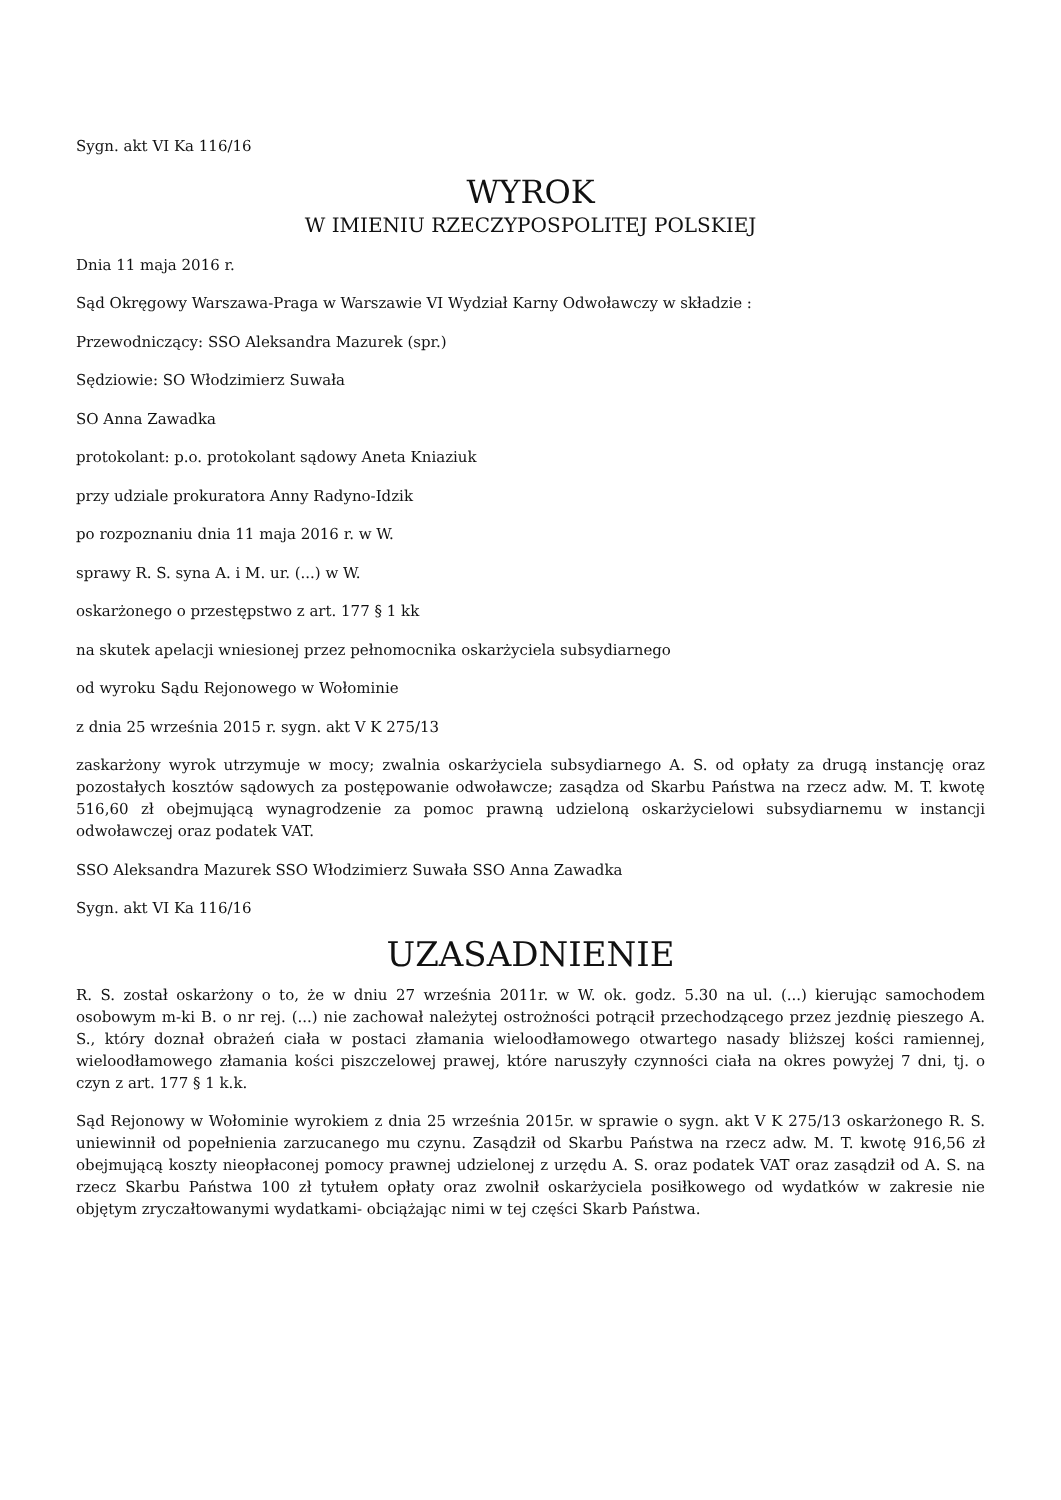Sygn. akt VI Ka 116/16
WYROK
W IMIENIU RZECZYPOSPOLITEJ POLSKIEJ
Dnia 11 maja 2016 r.
Sąd Okręgowy Warszawa-Praga w Warszawie VI Wydział Karny Odwoławczy w składzie :
Przewodniczący: SSO Aleksandra Mazurek (spr.)
Sędziowie: SO Włodzimierz Suwała
SO Anna Zawadka
protokolant: p.o. protokolant sądowy Aneta Kniaziuk
przy udziale prokuratora Anny Radyno-Idzik
po rozpoznaniu dnia 11 maja 2016 r. w W.
sprawy R. S. syna A. i M. ur. (...) w W.
oskarżonego o przestępstwo z art. 177 § 1 kk
na skutek apelacji wniesionej przez pełnomocnika oskarżyciela subsydiarnego
od wyroku Sądu Rejonowego w Wołominie
z dnia 25 września 2015 r. sygn. akt V K 275/13
zaskarżony wyrok utrzymuje w mocy; zwalnia oskarżyciela subsydiarnego A. S. od opłaty za drugą instancję oraz pozostałych kosztów sądowych za postępowanie odwoławcze; zasądza od Skarbu Państwa na rzecz adw. M. T. kwotę 516,60 zł obejmującą wynagrodzenie za pomoc prawną udzieloną oskarżycielowi subsydiarnemu w instancji odwoławczej oraz podatek VAT.
SSO Aleksandra Mazurek SSO Włodzimierz Suwała SSO Anna Zawadka
Sygn. akt VI Ka 116/16
UZASADNIENIE
R. S. został oskarżony o to, że w dniu 27 września 2011r. w W. ok. godz. 5.30 na ul. (...) kierując samochodem osobowym m-ki B. o nr rej. (...) nie zachował należytej ostrożności potrącił przechodzącego przez jezdnię pieszego A. S., który doznał obrażeń ciała w postaci złamania wieloodłamowego otwartego nasady bliższej kości ramiennej, wieloodłamowego złamania kości piszczelowej prawej, które naruszyły czynności ciała na okres powyżej 7 dni, tj. o czyn z art. 177 § 1 k.k.
Sąd Rejonowy w Wołominie wyrokiem z dnia 25 września 2015r. w sprawie o sygn. akt V K 275/13 oskarżonego R. S. uniewinnił od popełnienia zarzucanego mu czynu. Zasądził od Skarbu Państwa na rzecz adw. M. T. kwotę 916,56 zł obejmującą koszty nieopłaconej pomocy prawnej udzielonej z urzędu A. S. oraz podatek VAT oraz zasądził od A. S. na rzecz Skarbu Państwa 100 zł tytułem opłaty oraz zwolnił oskarżyciela posiłkowego od wydatków w zakresie nie objętym zryczałtowanymi wydatkami- obciążając nimi w tej części Skarb Państwa.